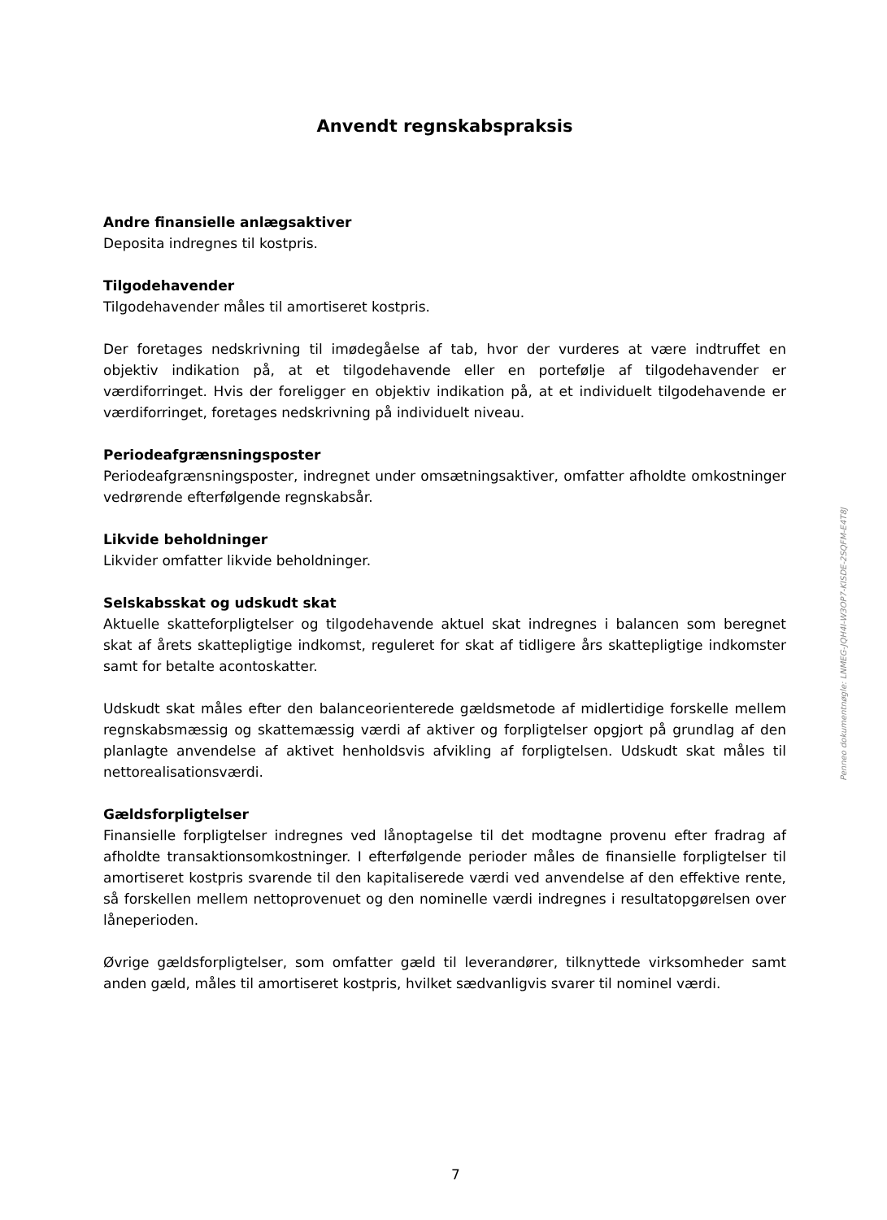Anvendt regnskabspraksis
Andre finansielle anlægsaktiver
Deposita indregnes til kostpris.
Tilgodehavender
Tilgodehavender måles til amortiseret kostpris.
Der foretages nedskrivning til imødegåelse af tab, hvor der vurderes at være indtruffet en objektiv indikation på, at et tilgodehavende eller en portefølje af tilgodehavender er værdiforringet. Hvis der foreligger en objektiv indikation på, at et individuelt tilgodehavende er værdiforringet, foretages nedskrivning på individuelt niveau.
Periodeafgrænsningsposter
Periodeafgrænsningsposter, indregnet under omsætningsaktiver, omfatter afholdte omkostninger vedrørende efterfølgende regnskabsår.
Likvide beholdninger
Likvider omfatter likvide beholdninger.
Selskabsskat og udskudt skat
Aktuelle skatteforpligtelser og tilgodehavende aktuel skat indregnes i balancen som beregnet skat af årets skattepligtige indkomst, reguleret for skat af tidligere års skattepligtige indkomster samt for betalte acontoskatter.
Udskudt skat måles efter den balanceorienterede gældsmetode af midlertidige forskelle mellem regnskabsmæssig og skattemæssig værdi af aktiver og forpligtelser opgjort på grundlag af den planlagte anvendelse af aktivet henholdsvis afvikling af forpligtelsen. Udskudt skat måles til nettorealisationsværdi.
Gældsforpligtelser
Finansielle forpligtelser indregnes ved lånoptagelse til det modtagne provenu efter fradrag af afholdte transaktionsomkostninger. I efterfølgende perioder måles de finansielle forpligtelser til amortiseret kostpris svarende til den kapitaliserede værdi ved anvendelse af den effektive rente, så forskellen mellem nettoprovenuet og den nominelle værdi indregnes i resultatopgørelsen over låneperioden.
Øvrige gældsforpligtelser, som omfatter gæld til leverandører, tilknyttede virksomheder samt anden gæld, måles til amortiseret kostpris, hvilket sædvanligvis svarer til nominel værdi.
Penneo dokumentnøgle: LNMEG-JQH4I-W3OP7-KISDE-2SQFM-E4T8J
7